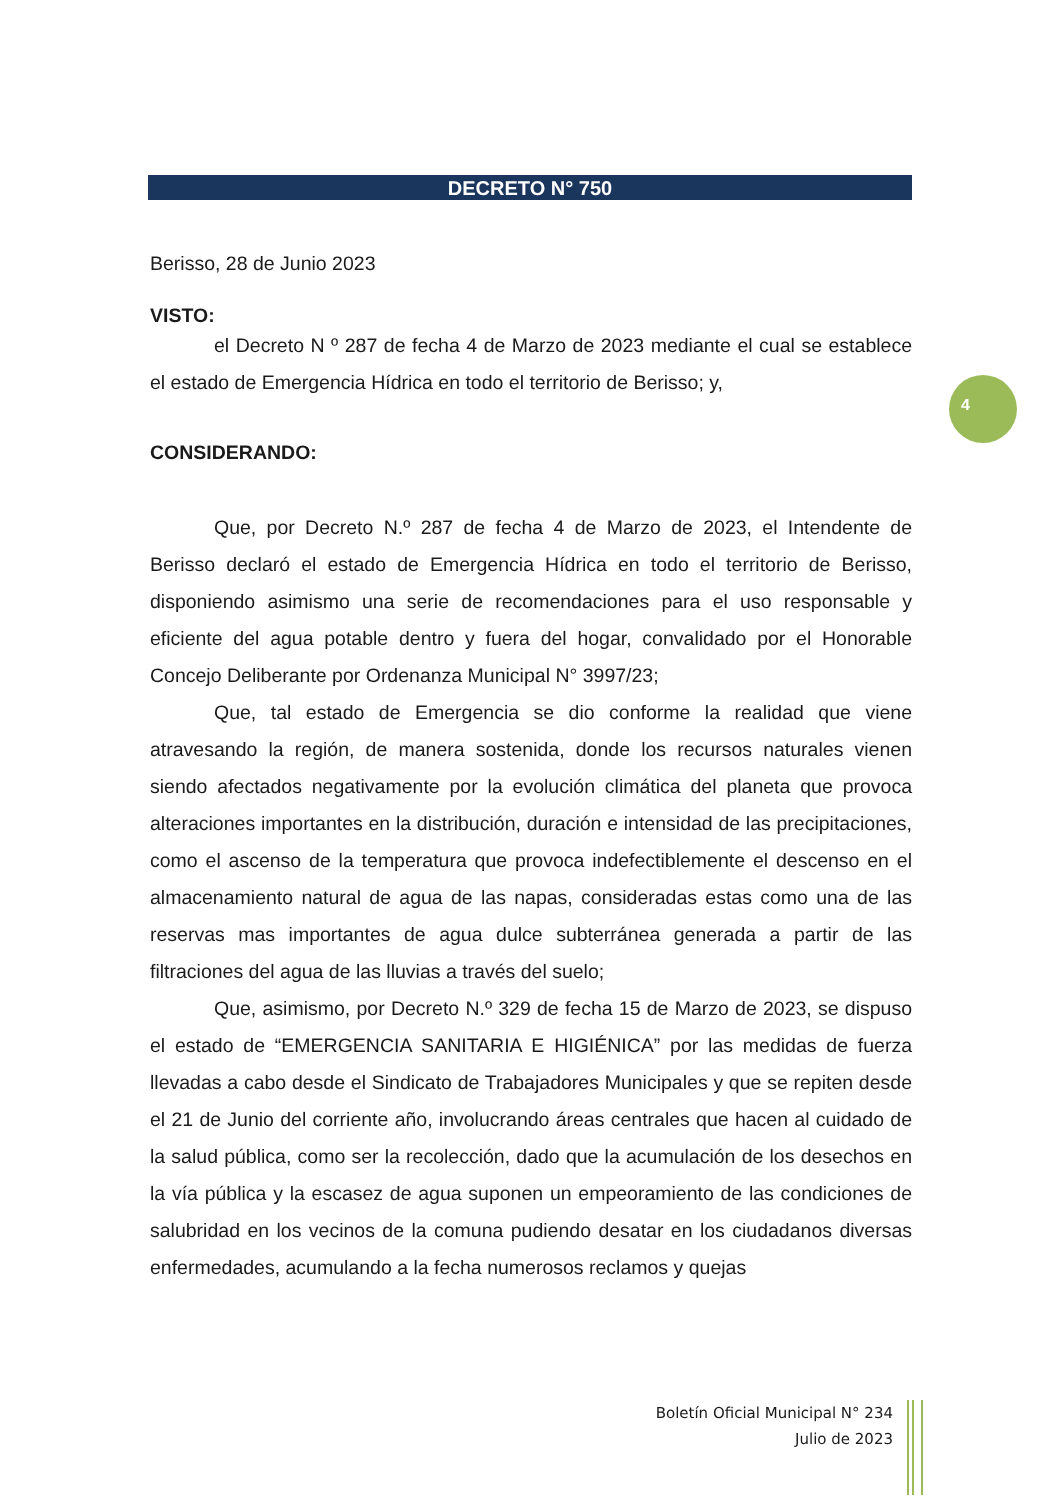DECRETO N° 750
Berisso, 28 de Junio 2023
VISTO:
el Decreto N º 287 de fecha 4 de Marzo de 2023 mediante el cual se establece el estado de Emergencia Hídrica en todo el territorio de Berisso; y,
CONSIDERANDO:
Que, por Decreto N.º 287 de fecha 4 de Marzo de 2023, el Intendente de Berisso declaró el estado de Emergencia Hídrica en todo el territorio de Berisso, disponiendo asimismo una serie de recomendaciones para el uso responsable y eficiente del agua potable dentro y fuera del hogar, convalidado por el Honorable Concejo Deliberante por Ordenanza Municipal N° 3997/23;
Que, tal estado de Emergencia se dio conforme la realidad que viene atravesando la región, de manera sostenida, donde los recursos naturales vienen siendo afectados negativamente por la evolución climática del planeta que provoca alteraciones importantes en la distribución, duración e intensidad de las precipitaciones, como el ascenso de la temperatura que provoca indefectiblemente el descenso en el almacenamiento natural de agua de las napas, consideradas estas como una de las reservas mas importantes de agua dulce subterránea generada a partir de las filtraciones del agua de las lluvias a través del suelo;
Que, asimismo, por Decreto N.º 329 de fecha 15 de Marzo de 2023, se dispuso el estado de “EMERGENCIA SANITARIA E HIGIÉNICA” por las medidas de fuerza llevadas a cabo desde el Sindicato de Trabajadores Municipales y que se repiten desde el 21 de Junio del corriente año, involucrando áreas centrales que hacen al cuidado de la salud pública, como ser la recolección, dado que la acumulación de los desechos en la vía pública y la escasez de agua suponen un empeoramiento de las condiciones de salubridad en los vecinos de la comuna pudiendo desatar en los ciudadanos diversas enfermedades, acumulando a la fecha numerosos reclamos y quejas
4
Boletín Oficial Municipal N° 234
Julio de 2023